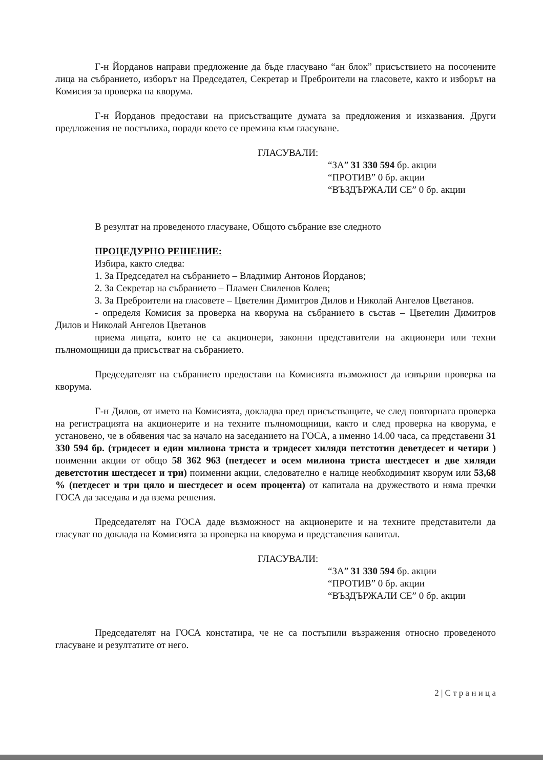Г-н Йорданов направи предложение да бъде гласувано “ан блок” присъствието на посочените лица на събранието, изборът на Председател, Секретар и Преброители на гласовете, както и изборът на Комисия за проверка на кворума.
Г-н Йорданов предостави на присъстващите думата за предложения и изказвания. Други предложения не постъпиха, поради което се премина към гласуване.
ГЛАСУВАЛИ:
“ЗА” 31 330 594 бр. акции
“ПРОТИВ” 0 бр. акции
“ВЪЗДЪРЖАЛИ СЕ” 0 бр. акции
В резултат на проведеното гласуване, Общото събрание взе следното
ПРОЦЕДУРНО РЕШЕНИЕ:
Избира, както следва:
1. За Председател на събранието – Владимир Антонов Йорданов;
2. За Секретар на събранието – Пламен Свиленов Колев;
3. За Преброители на гласовете – Цветелин Димитров Дилов и Николай Ангелов Цветанов.
- определя Комисия за проверка на кворума на събранието в състав – Цветелин Димитров Дилов и Николай Ангелов Цветанов
приема лицата, които не са акционери, законни представители на акционери или техни пълномощници да присъстват на събранието.
Председателят на събранието предостави на Комисията възможност да извърши проверка на кворума.
Г-н Дилов, от името на Комисията, докладва пред присъстващите, че след повторната проверка на регистрацията на акционерите и на техните пълномощници, както и след проверка на кворума, е установено, че в обявения час за начало на заседанието на ГОСА, а именно 14.00 часа, са представени 31 330 594 бр. (тридесет и един милиона триста и тридесет хиляди петстотин деветдесет и четири ) поименни акции от общо 58 362 963 (петдесет и осем милиона триста шестдесет и две хиляди деветстотин шестдесет и три) поименни акции, следователно е налице необходимият кворум или 53,68 % (петдесет и три цяло и шестдесет и осем процента) от капитала на дружеството и няма пречки ГОСА да заседава и да взема решения.
Председателят на ГОСА даде възможност на акционерите и на техните представители да гласуват по доклада на Комисията за проверка на кворума и представения капитал.
ГЛАСУВАЛИ:
“ЗА” 31 330 594 бр. акции
“ПРОТИВ” 0 бр. акции
“ВЪЗДЪРЖАЛИ СЕ” 0 бр. акции
Председателят на ГОСА констатира, че не са постъпили възражения относно проведеното гласуване и резултатите от него.
2 | С т р а н и ц а